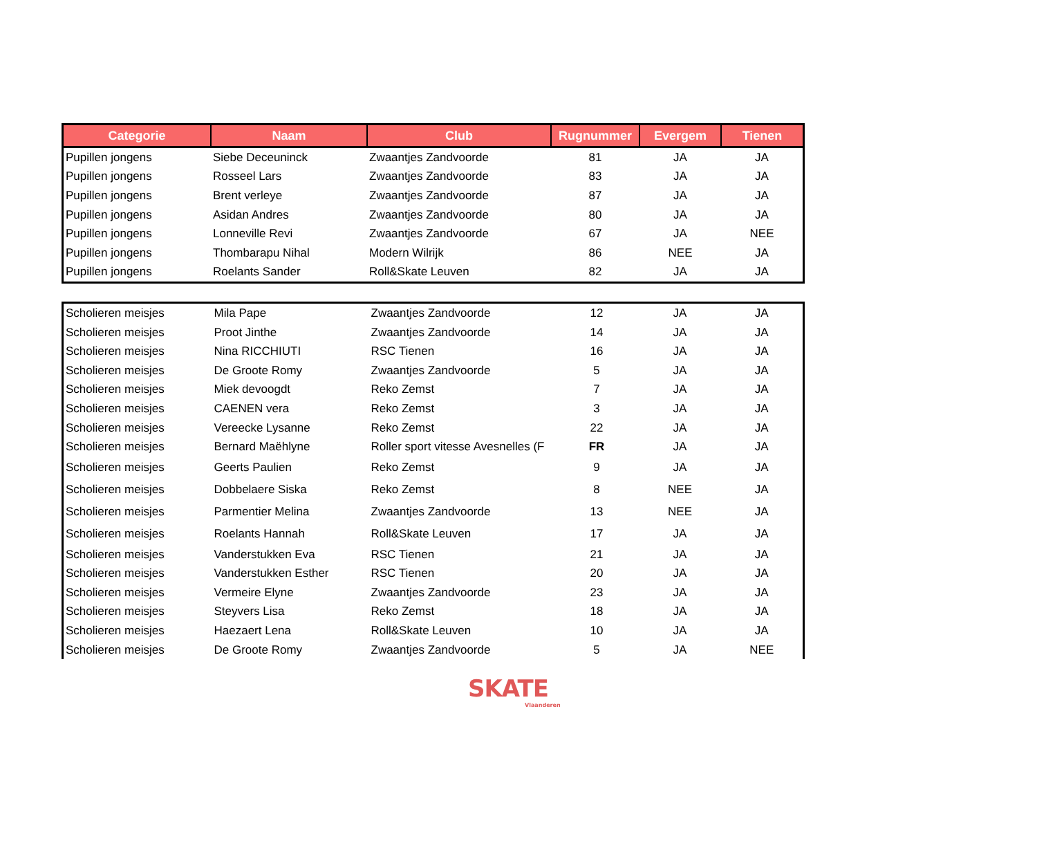| Categorie | Naam | Club | Rugnummer | Evergem | Tienen |
| --- | --- | --- | --- | --- | --- |
| Pupillen jongens | Siebe Deceuninck | Zwaantjes Zandvoorde | 81 | JA | JA |
| Pupillen jongens | Rosseel Lars | Zwaantjes Zandvoorde | 83 | JA | JA |
| Pupillen jongens | Brent verleye | Zwaantjes Zandvoorde | 87 | JA | JA |
| Pupillen jongens | Asidan Andres | Zwaantjes Zandvoorde | 80 | JA | JA |
| Pupillen jongens | Lonneville Revi | Zwaantjes Zandvoorde | 67 | JA | NEE |
| Pupillen jongens | Thombarapu Nihal | Modern Wilrijk | 86 | NEE | JA |
| Pupillen jongens | Roelants Sander | Roll&Skate Leuven | 82 | JA | JA |
| Scholieren meisjes | Mila Pape | Zwaantjes Zandvoorde | 12 | JA | JA |
| Scholieren meisjes | Proot Jinthe | Zwaantjes Zandvoorde | 14 | JA | JA |
| Scholieren meisjes | Nina RICCHIUTI | RSC Tienen | 16 | JA | JA |
| Scholieren meisjes | De Groote Romy | Zwaantjes Zandvoorde | 5 | JA | JA |
| Scholieren meisjes | Miek devoogdt | Reko Zemst | 7 | JA | JA |
| Scholieren meisjes | CAENEN vera | Reko Zemst | 3 | JA | JA |
| Scholieren meisjes | Vereecke Lysanne | Reko Zemst | 22 | JA | JA |
| Scholieren meisjes | Bernard Maëhlyne | Roller sport vitesse Avesnelles (F | FR | JA | JA |
| Scholieren meisjes | Geerts Paulien | Reko Zemst | 9 | JA | JA |
| Scholieren meisjes | Dobbelaere Siska | Reko Zemst | 8 | NEE | JA |
| Scholieren meisjes | Parmentier Melina | Zwaantjes Zandvoorde | 13 | NEE | JA |
| Scholieren meisjes | Roelants Hannah | Roll&Skate Leuven | 17 | JA | JA |
| Scholieren meisjes | Vanderstukken Eva | RSC Tienen | 21 | JA | JA |
| Scholieren meisjes | Vanderstukken Esther | RSC Tienen | 20 | JA | JA |
| Scholieren meisjes | Vermeire Elyne | Zwaantjes Zandvoorde | 23 | JA | JA |
| Scholieren meisjes | Steyvers Lisa | Reko Zemst | 18 | JA | JA |
| Scholieren meisjes | Haezaert Lena | Roll&Skate Leuven | 10 | JA | JA |
| Scholieren meisjes | De Groote Romy | Zwaantjes Zandvoorde | 5 | JA | NEE |
SKATE
Vlaanderen